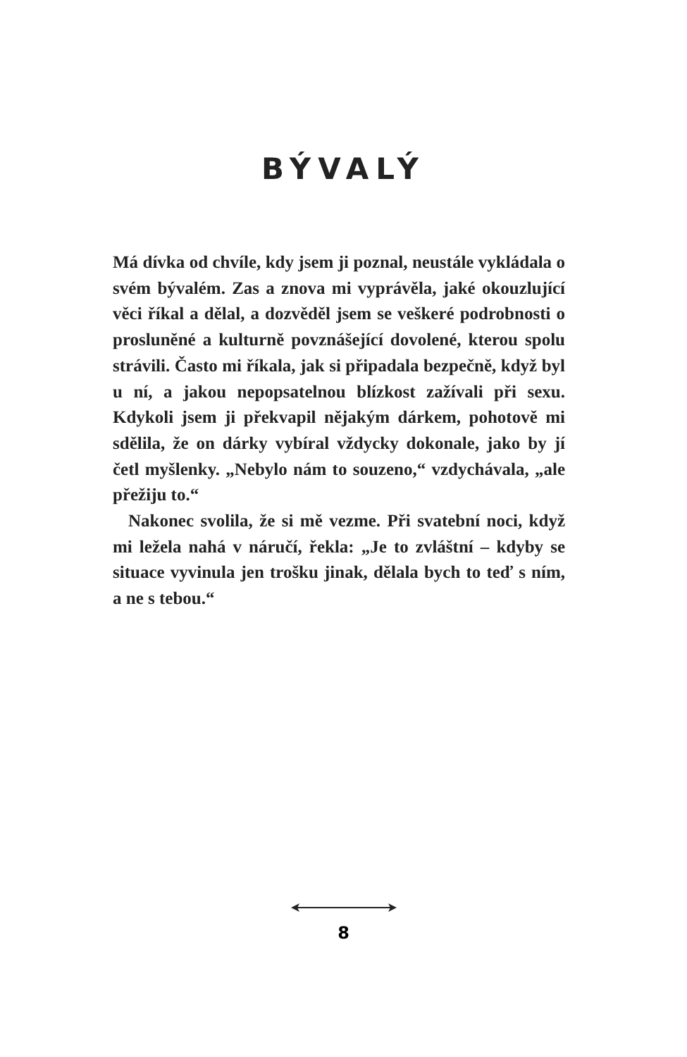BÝVALÝ
Má dívka od chvíle, kdy jsem ji poznal, neustále vykládala o svém bývalém. Zas a znova mi vyprávěla, jaké okouzlující věci říkal a dělal, a dozvěděl jsem se veškeré podrobnosti o prosluněné a kulturně povznášející dovolené, kterou spolu strávili. Často mi říkala, jak si připadala bezpečně, když byl u ní, a jakou nepopsatelnou blízkost zažívali při sexu. Kdykoli jsem ji překvapil nějakým dárkem, pohotově mi sdělila, že on dárky vybíral vždycky dokonale, jako by jí četl myšlenky. „Nebylo nám to souzeno,“ vzdychávala, „ale přežiju to.“
Nakonec svolila, že si mě vezme. Při svatební noci, když mi ležela nahá v náručí, řekla: „Je to zvláštní – kdyby se situace vyvinula jen trošku jinak, dělala bych to teď s ním, a ne s tebou.“
8